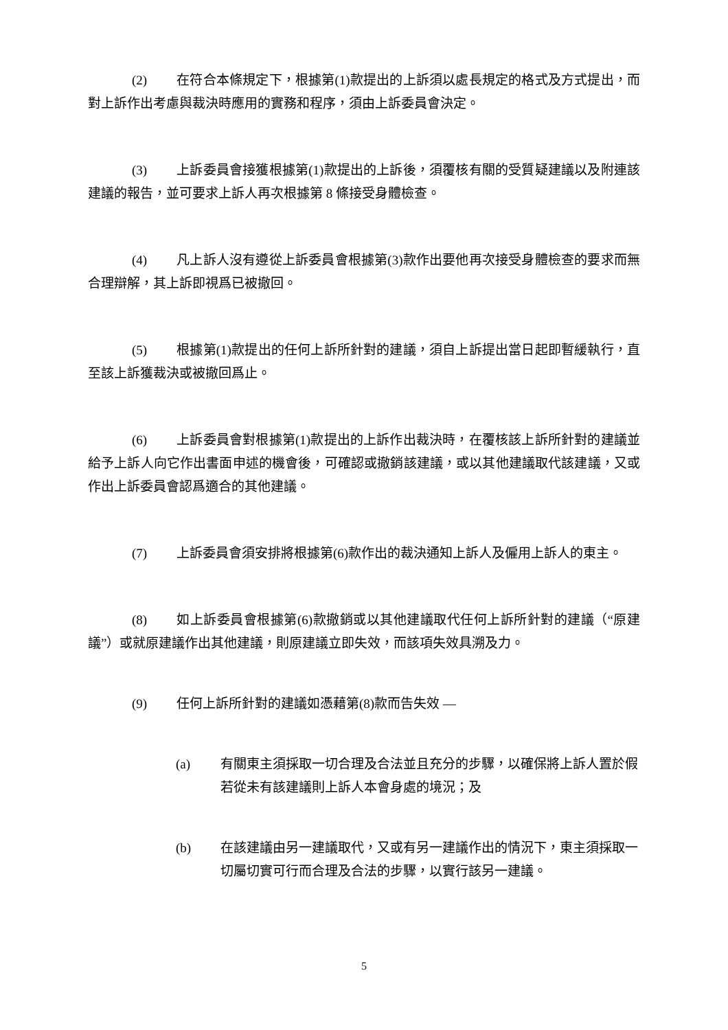(2) 在符合本條規定下，根據第(1)款提出的上訴須以處長規定的格式及方式提出，而對上訴作出考慮與裁決時應用的實務和程序，須由上訴委員會決定。
(3) 上訴委員會接獲根據第(1)款提出的上訴後，須覆核有關的受質疑建議以及附連該建議的報告，並可要求上訴人再次根據第 8 條接受身體檢查。
(4) 凡上訴人沒有遵從上訴委員會根據第(3)款作出要他再次接受身體檢查的要求而無合理辯解，其上訴即視爲已被撤回。
(5) 根據第(1)款提出的任何上訴所針對的建議，須自上訴提出當日起即暫緩執行，直至該上訴獲裁決或被撤回爲止。
(6) 上訴委員會對根據第(1)款提出的上訴作出裁決時，在覆核該上訴所針對的建議並給予上訴人向它作出書面申述的機會後，可確認或撤銷該建議，或以其他建議取代該建議，又或作出上訴委員會認爲適合的其他建議。
(7) 上訴委員會須安排將根據第(6)款作出的裁決通知上訴人及僱用上訴人的東主。
(8) 如上訴委員會根據第(6)款撤銷或以其他建議取代任何上訴所針對的建議（“原建議”）或就原建議作出其他建議，則原建議立即失效，而該項失效具溯及力。
(9) 任何上訴所針對的建議如憑藉第(8)款而告失效 —
(a) 有關東主須採取一切合理及合法並且充分的步驟，以確保將上訴人置於假若從未有該建議則上訴人本會身處的境況；及
(b) 在該建議由另一建議取代，又或有另一建議作出的情況下，東主須採取一切屬切實可行而合理及合法的步驟，以實行該另一建議。
5